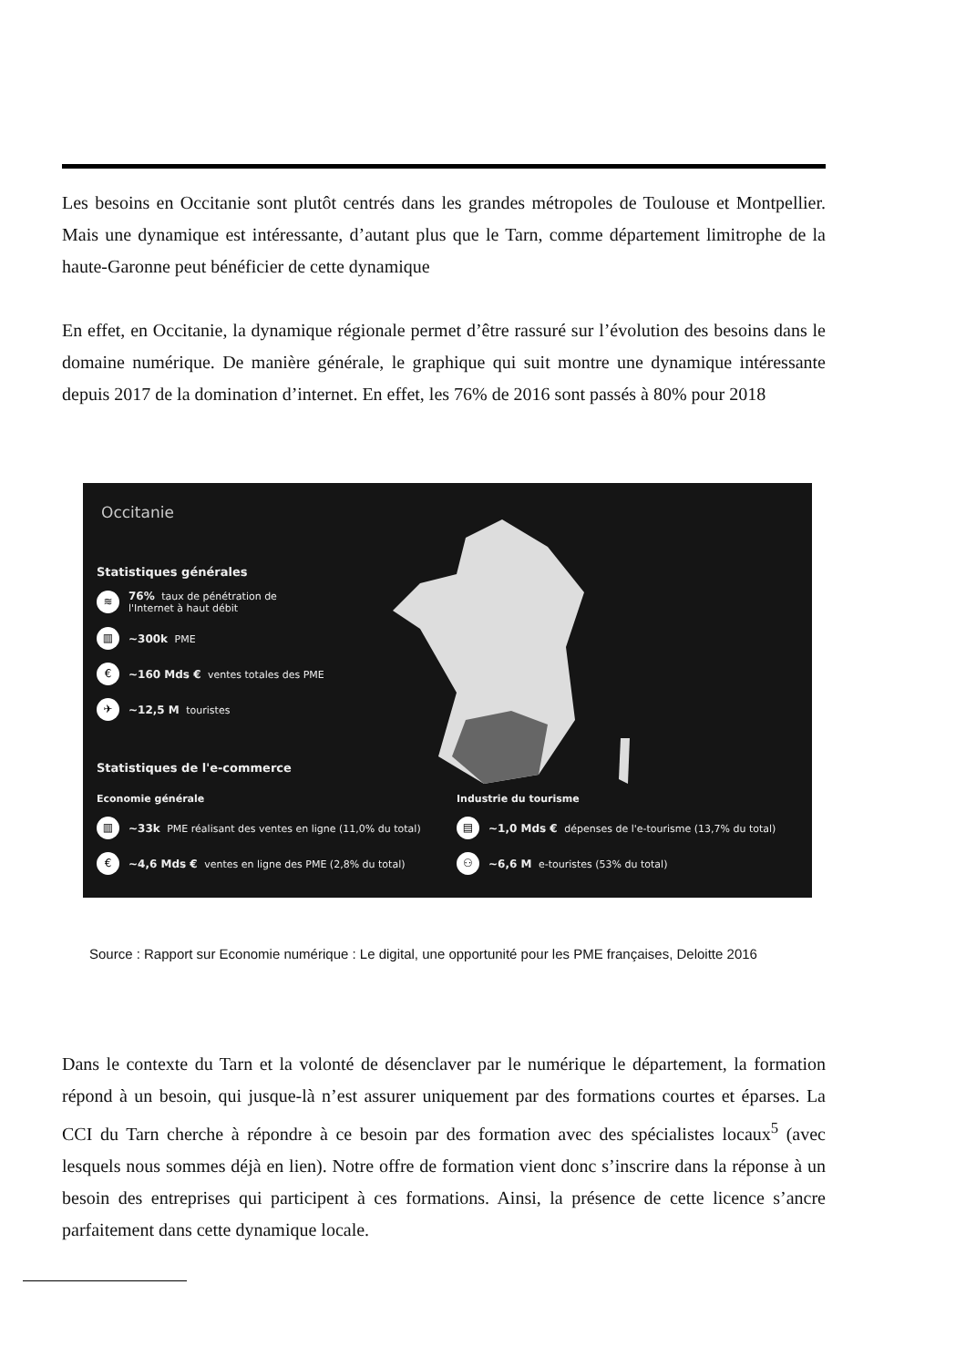Les besoins en Occitanie sont plutôt centrés dans les grandes métropoles de Toulouse et Montpellier. Mais une dynamique est intéressante, d’autant plus que le Tarn, comme département limitrophe de la haute-Garonne peut bénéficier de cette dynamique
En effet, en Occitanie, la dynamique régionale permet d’être rassuré sur l’évolution des besoins dans le domaine numérique. De manière générale, le graphique qui suit montre une dynamique intéressante depuis 2017 de la domination d’internet. En effet, les 76% de 2016 sont passés à 80% pour 2018
Occitanie
Statistiques générales
≋ 76% taux de pénétration de
l'Internet à haut débit
▥ ~300k PME
€ ~160 Mds € ventes totales des PME
✈ ~12,5 M touristes
Statistiques de l'e-commerce
Economie générale
▥ ~33k PME réalisant des ventes en ligne (11,0% du total)
€ ~4,6 Mds € ventes en ligne des PME (2,8% du total)
Industrie du tourisme
▤ ~1,0 Mds € dépenses de l'e-tourisme (13,7% du total)
⚇ ~6,6 M e-touristes (53% du total)
Source : Rapport sur Economie numérique : Le digital, une opportunité pour les PME françaises, Deloitte 2016
Dans le contexte du Tarn et la volonté de désenclaver par le numérique le département, la formation répond à un besoin, qui jusque-là n’est assurer uniquement par des formations courtes et éparses. La CCI du Tarn cherche à répondre à ce besoin par des formation avec des spécialistes locaux<sup>5</sup> (avec lesquels nous sommes déjà en lien). Notre offre de formation vient donc s’inscrire dans la réponse à un besoin des entreprises qui participent à ces formations. Ainsi, la présence de cette licence s’ancre parfaitement dans cette dynamique locale.